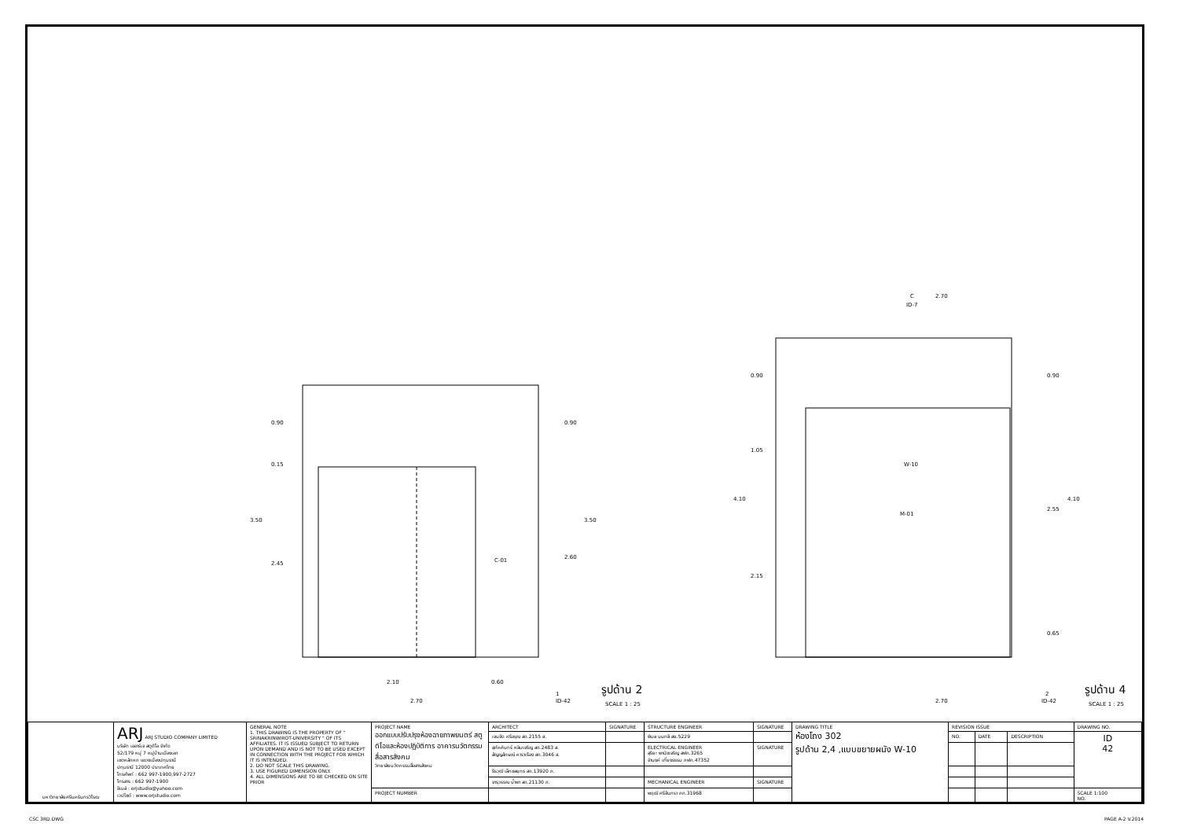0.90
0.15
2.45
3.50
0.90
2.60
3.50
2.10
0.60
2.70
C-01
C
ID-7
2.70
0.90
1.05
4.10
2.15
0.90
2.55
4.10
0.65
W-10
M-01
2.70
1
ID-42
รูปด้าน 2
SCALE 1 : 25
2
ID-42
รูปด้าน 4
SCALE 1 : 25
| มหาวิทยาลัยศรีนครินทรวิโรฒ | ARJ ARJ STUDIO COMPANY LIMITED บริษัท เออาร์เจ สตูดิโอ จำกัด 52/179 หมู่ 7 หมู่บ้านเมืองเอก เขตหลักหก แขวงเมืองปทุมธานี ปทุมธานี 12000 ประเทศไทย โทรศัพท์ : 662 997-1900,997-2727 โทรสาร : 662 997-1900 อีเมล์ : orjstudio@yahoo.com เวปไซต์ : www.orjstudio.com | GENERAL NOTE 1. THIS DRAWING IS THE PROPERTY OF " SRINAKRINWIROT-UNIVERSITY " OF ITS AFFILIATES. IT IS ISSUED SUBJECT TO RETURN UPON DEMAND AND IS NOT TO BE USED EXCEPT IN CONNECTION WITH THE PROJECT FOR WHICH IT IS INTENDED. 2. DO NOT SCALE THIS DRAWING. 3. USE FIGURED DIMENSION ONLY. 4. ALL DIMENSIONS ARE TO BE CHECKED ON SITE PRIOR | PROJECT NAME ออกแบบปรับปรุงห้องฉายภาพยนตร์ สตูดิโอและห้องปฏิบัติการ อาคารนวัตกรรมสื่อสารสังคม วิทยาลัยนวัตกรรมสื่อสารสังคม | ARCHITECT | SIGNATURE | STRUCTURE ENGINEER | SIGNATURE | DRAWING TITLE ห้องโถง 302 รูปด้าน 2,4 ,แบบขยายผนัง W-10 | REVISION ISSUE | | | DRAWING NO. |
| | | | | เจนจัด ศรีอรุณ สถ.2155 ส. | | พิมล นนทลี สย.5229 | | | NO. | DATE | DESCRIPTION | ID 42 |
| | | | | สุภัคคินทร์ หลิมเจริญ สถ.2483 ส. สัญญลักษณ์ คาราเรือง สถ.3046 ส. | | ELECTRICAL ENGINEER สุริยะ พานิชเจริญ สฟก.3265 จำนงค์ เที่ยงธรรม ภฟก.47352 | SIGNATURE | | | | | |
| | | | | ธีรวุฒิ เล็กชลยุทธ สถ.13920 ภ. | | | | | | | | |
| | | | | จารุวรรณ น้ำพา สถ.21130 ภ. | | MECHANICAL ENGINEER | SIGNATURE | | | | | |
| | | | PROJECT NUMBER | | | พฤฒิ ศรีจันทรา ภก.31968 | | | | | | SCALE 1:100 NO. |
CSC 3RD.DWG PAGE A-2 V.2014